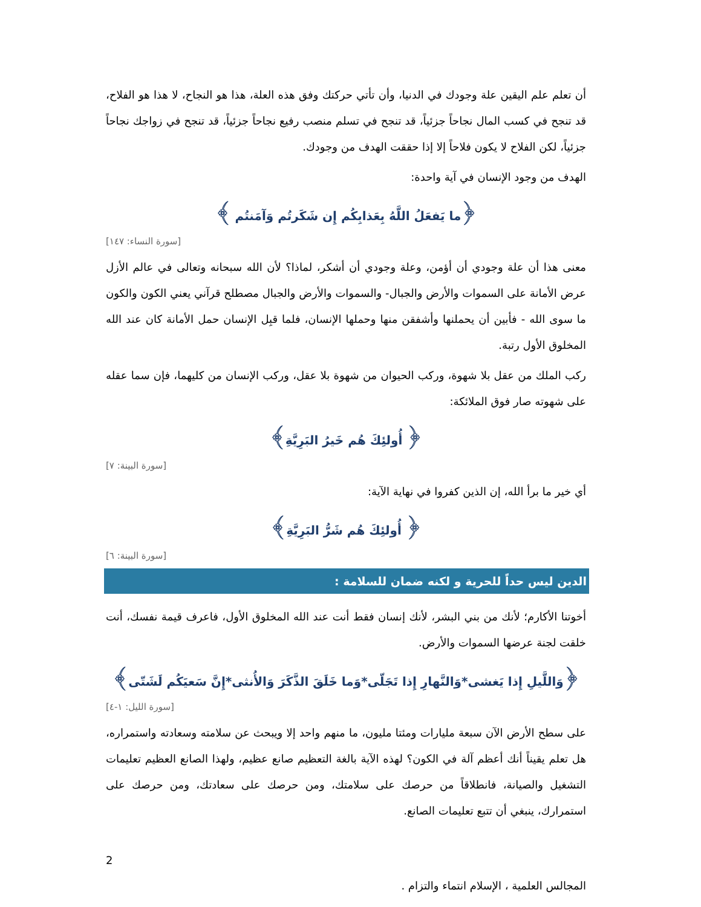أن تعلم علم اليقين علة وجودك في الدنيا، وأن تأتي حركتك وفق هذه العلة، هذا هو النجاح، لا هذا هو الفلاح، قد تنجح في كسب المال نجاحاً جزئياً، قد تنجح في تسلم منصب رفيع نجاحاً جزئياً، قد تنجح في زواجك نجاحاً جزئياً، لكن الفلاح لا يكون فلاحاً إلا إذا حققت الهدف من وجودك.
الهدف من وجود الإنسان في آية واحدة:
﴿ما يَفعَلُ اللَّهُ بِعَذابِكُم إِن شَكَرتُم وَآمَنتُم ﴾
[سورة النساء: ١٤٧]
معنى هذا أن علة وجودي أن أؤمن، وعلة وجودي أن أشكر، لماذا؟ لأن الله سبحانه وتعالى في عالم الأزل عرض الأمانة على السموات والأرض والجبال- والسموات والأرض والجبال مصطلح قرآني يعني الكون والكون ما سوى الله - فأبين أن يحملنها وأشفقن منها وحملها الإنسان، فلما قبِل الإنسان حمل الأمانة كان عند الله المخلوق الأول رتبة.
ركب الملك من عقل بلا شهوة، وركب الحيوان من شهوة بلا عقل، وركب الإنسان من كليهما، فإن سما عقله على شهوته صار فوق الملائكة:
﴿ أُولئِكَ هُم خَيرُ البَرِيَّةِ﴾
[سورة البينة: ٧]
أي خير ما برأ الله، إن الذين كفروا في نهاية الآية:
﴿ أُولئِكَ هُم شَرُّ البَرِيَّةِ﴾
[سورة البينة: ٦]
الدين ليس حداً للحرية و لكنه ضمان للسلامة :
أخوتنا الأكارم؛ لأنك من بني البشر، لأنك إنسان فقط أنت عند الله المخلوق الأول، فاعرف قيمة نفسك، أنت خلقت لجنة عرضها السموات والأرض.
﴿وَاللَّيلِ إِذا يَغشى*وَالنَّهارِ إِذا تَجَلّى*وَما خَلَقَ الذَّكَرَ وَالأُنثى*إِنَّ سَعيَكُم لَشَتّى﴾
[سورة الليل: ١-٤]
على سطح الأرض الآن سبعة مليارات ومئتا مليون، ما منهم واحد إلا ويبحث عن سلامته وسعادته واستمراره، هل تعلم يقيناً أنك أعظم آلة في الكون؟ لهذه الآية بالغة التعظيم صانع عظيم، ولهذا الصانع العظيم تعليمات التشغيل والصيانة، فانطلاقاً من حرصك على سلامتك، ومن حرصك على سعادتك، ومن حرصك على استمرارك، ينبغي أن تتبع تعليمات الصانع.
2
المجالس العلمية ، الإسلام انتماء والتزام .